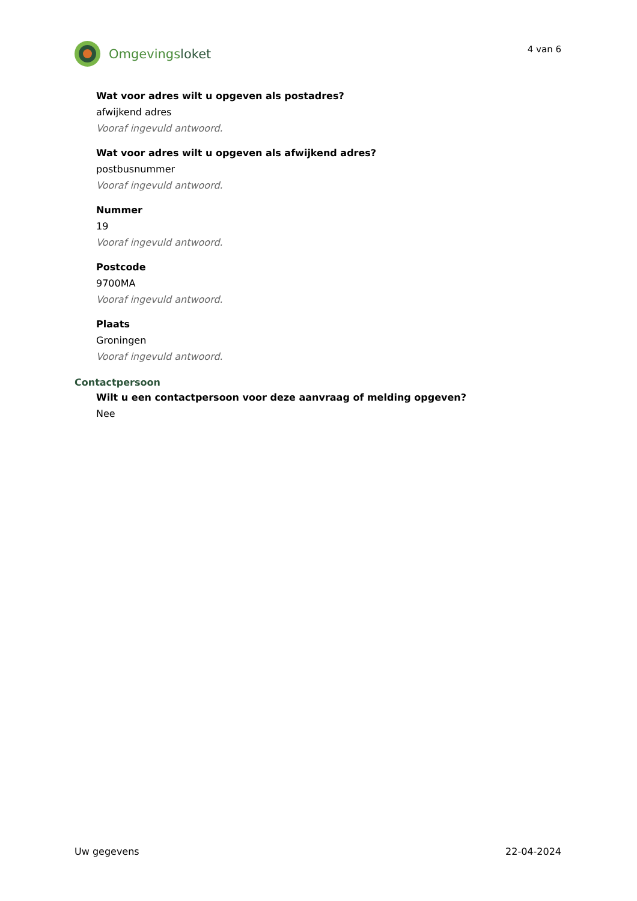Omgevingsloket
4 van 6
Wat voor adres wilt u opgeven als postadres?
afwijkend adres
Vooraf ingevuld antwoord.
Wat voor adres wilt u opgeven als afwijkend adres?
postbusnummer
Vooraf ingevuld antwoord.
Nummer
19
Vooraf ingevuld antwoord.
Postcode
9700MA
Vooraf ingevuld antwoord.
Plaats
Groningen
Vooraf ingevuld antwoord.
Contactpersoon
Wilt u een contactpersoon voor deze aanvraag of melding opgeven?
Nee
Uw gegevens 22-04-2024